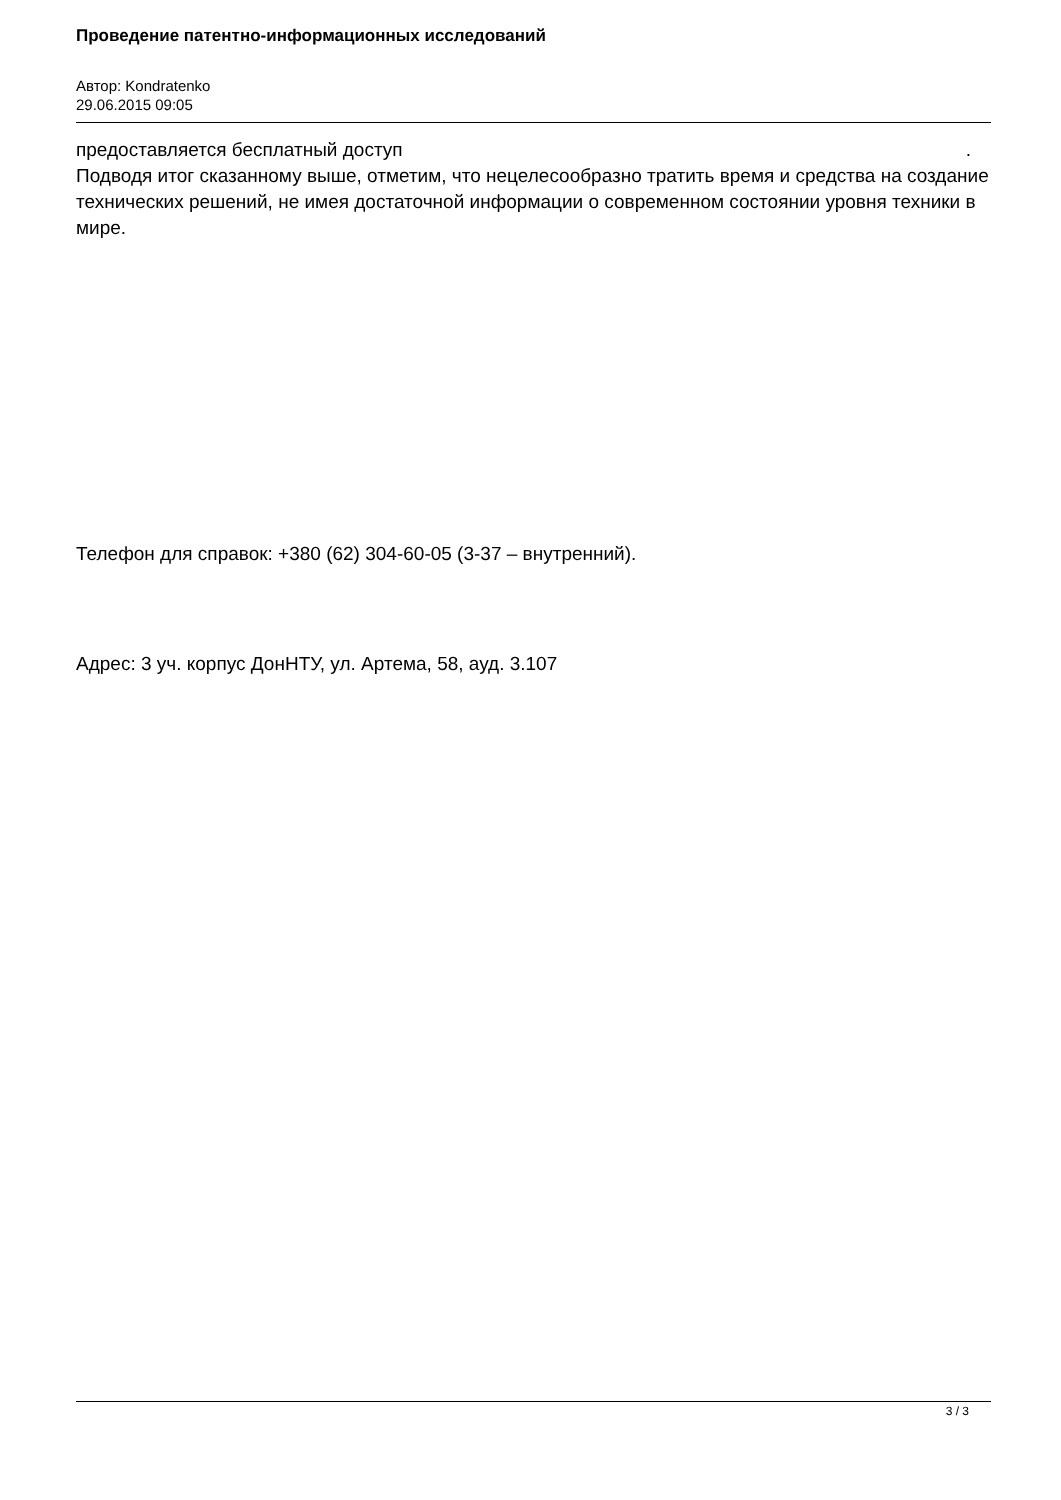Проведение патентно-информационных исследований
Автор: Kondratenko
29.06.2015 09:05
предоставляется бесплатный доступ .
Подводя итог сказанному выше, отметим, что нецелесообразно тратить время и средства на создание технических решений, не имея достаточной информации о современном состоянии уровня техники в мире.
Телефон для справок: +380 (62) 304-60-05 (3-37 – внутренний).
Адрес: 3 уч. корпус ДонНТУ, ул. Артема, 58, ауд. 3.107
3 / 3